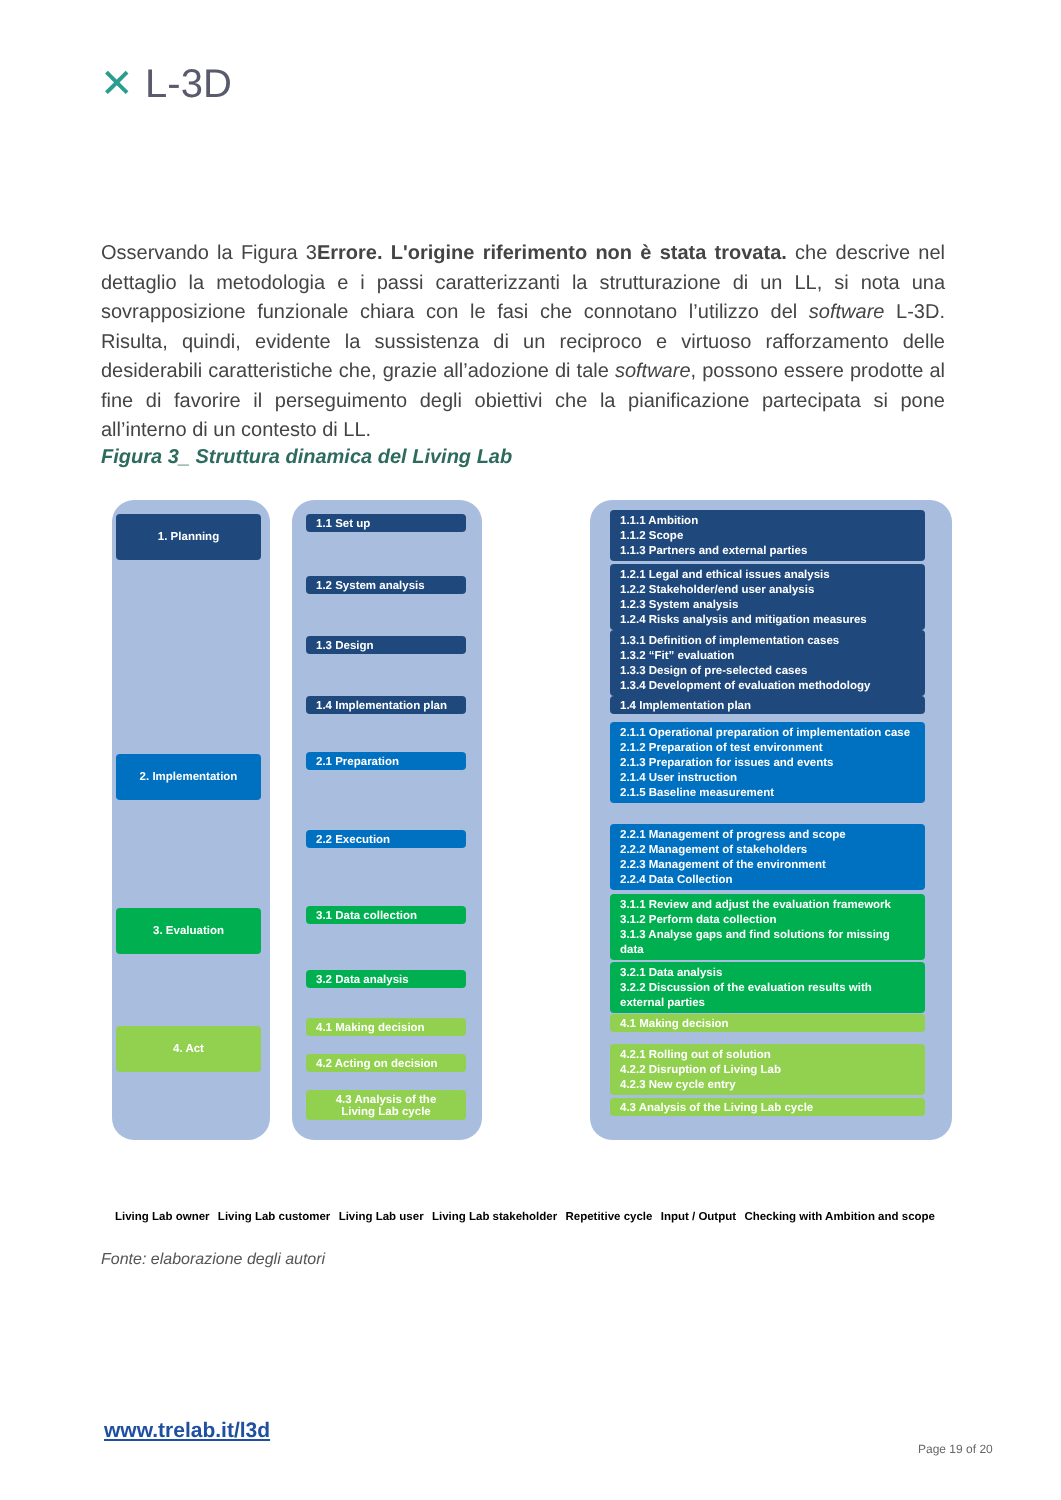✕ L-3D
Osservando la Figura 3Errore. L'origine riferimento non è stata trovata. che descrive nel dettaglio la metodologia e i passi caratterizzanti la strutturazione di un LL, si nota una sovrapposizione funzionale chiara con le fasi che connotano l’utilizzo del software L-3D. Risulta, quindi, evidente la sussistenza di un reciproco e virtuoso rafforzamento delle desiderabili caratteristiche che, grazie all’adozione di tale software, possono essere prodotte al fine di favorire il perseguimento degli obiettivi che la pianificazione partecipata si pone all’interno di un contesto di LL.
Figura 3_ Struttura dinamica del Living Lab
1. Planning
2. Implementation
3. Evaluation
4. Act
1.1 Set up
1.2 System analysis
1.3 Design
1.4 Implementation plan
2.1 Preparation
2.2 Execution
3.1 Data collection
3.2 Data analysis
4.1 Making decision
4.2 Acting on decision
4.3 Analysis of the
Living Lab cycle
1.1.1 Ambition
1.1.2 Scope
1.1.3 Partners and external parties
1.2.1 Legal and ethical issues analysis
1.2.2 Stakeholder/end user analysis
1.2.3 System analysis
1.2.4 Risks analysis and mitigation measures
1.3.1 Definition of implementation cases
1.3.2 “Fit” evaluation
1.3.3 Design of pre-selected cases
1.3.4 Development of evaluation methodology
1.4 Implementation plan
2.1.1 Operational preparation of implementation case
2.1.2 Preparation of test environment
2.1.3 Preparation for issues and events
2.1.4 User instruction
2.1.5 Baseline measurement
2.2.1 Management of progress and scope
2.2.2 Management of stakeholders
2.2.3 Management of the environment
2.2.4 Data Collection
3.1.1 Review and adjust the evaluation framework
3.1.2 Perform data collection
3.1.3 Analyse gaps and find solutions for missing data
3.2.1 Data analysis
3.2.2 Discussion of the evaluation results with external parties
4.1 Making decision
4.2.1 Rolling out of solution
4.2.2 Disruption of Living Lab
4.2.3 New cycle entry
4.3 Analysis of the Living Lab cycle
Living Lab owner Living Lab customer Living Lab user Living Lab stakeholder Repetitive cycle Input / Output Checking with Ambition and scope
Fonte: elaborazione degli autori
www.trelab.it/l3d
Page 19 of 20